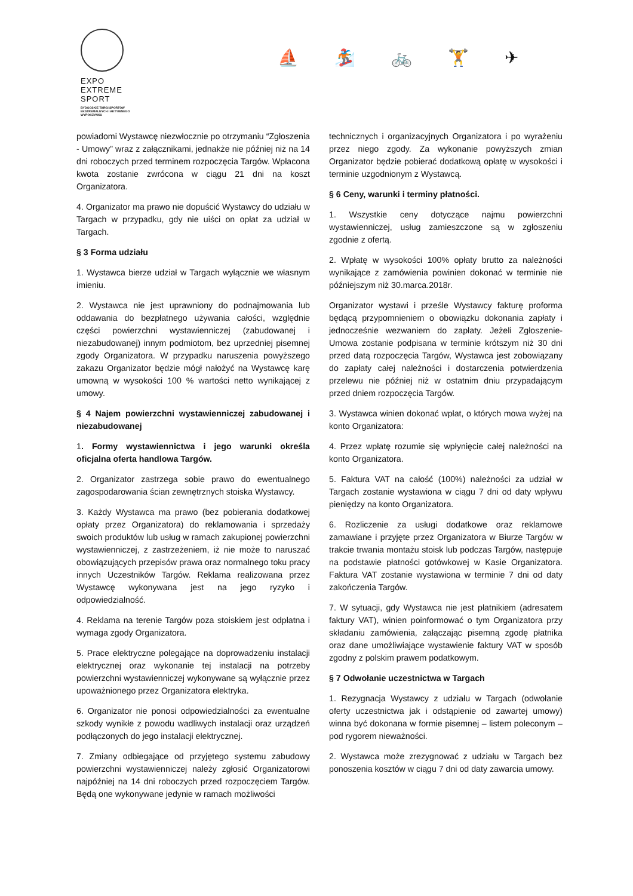EXPO
EXTREME
SPORT
BYDGOSKIE TARGI SPORTÓW
EKSTREMALNYCH I AKTYWNEGO
WYPOCZYNKU
⛵ 🏂 🚲 🏋 ✈
powiadomi Wystawcę niezwłocznie po otrzymaniu “Zgłoszenia - Umowy” wraz z załącznikami, jednakże nie później niż na 14 dni roboczych przed terminem rozpoczęcia Targów. Wpłacona kwota zostanie zwrócona w ciągu 21 dni na koszt Organizatora.
4. Organizator ma prawo nie dopuścić Wystawcy do udziału w Targach w przypadku, gdy nie uiści on opłat za udział w Targach.
§ 3 Forma udziału
1. Wystawca bierze udział w Targach wyłącznie we własnym imieniu.
2. Wystawca nie jest uprawniony do podnajmowania lub oddawania do bezpłatnego używania całości, względnie części powierzchni wystawienniczej (zabudowanej i niezabudowanej) innym podmiotom, bez uprzedniej pisemnej zgody Organizatora. W przypadku naruszenia powyższego zakazu Organizator będzie mógł nałożyć na Wystawcę karę umowną w wysokości 100 % wartości netto wynikającej z umowy.
§ 4 Najem powierzchni wystawienniczej zabudowanej i niezabudowanej
1. Formy wystawiennictwa i jego warunki określa oficjalna oferta handlowa Targów.
2. Organizator zastrzega sobie prawo do ewentualnego zagospodarowania ścian zewnętrznych stoiska Wystawcy.
3. Każdy Wystawca ma prawo (bez pobierania dodatkowej opłaty przez Organizatora) do reklamowania i sprzedaży swoich produktów lub usług w ramach zakupionej powierzchni wystawienniczej, z zastrzeżeniem, iż nie może to naruszać obowiązujących przepisów prawa oraz normalnego toku pracy innych Uczestników Targów. Reklama realizowana przez Wystawcę wykonywana jest na jego ryzyko i odpowiedzialność.
4. Reklama na terenie Targów poza stoiskiem jest odpłatna i wymaga zgody Organizatora.
5. Prace elektryczne polegające na doprowadzeniu instalacji elektrycznej oraz wykonanie tej instalacji na potrzeby powierzchni wystawienniczej wykonywane są wyłącznie przez upoważnionego przez Organizatora elektryka.
6. Organizator nie ponosi odpowiedzialności za ewentualne szkody wynikłe z powodu wadliwych instalacji oraz urządzeń podłączonych do jego instalacji elektrycznej.
7. Zmiany odbiegające od przyjętego systemu zabudowy powierzchni wystawienniczej należy zgłosić Organizatorowi najpóźniej na 14 dni roboczych przed rozpoczęciem Targów. Będą one wykonywane jedynie w ramach możliwości
technicznych i organizacyjnych Organizatora i po wyrażeniu przez niego zgody. Za wykonanie powyższych zmian Organizator będzie pobierać dodatkową opłatę w wysokości i terminie uzgodnionym z Wystawcą.
§ 6 Ceny, warunki i terminy płatności.
1. Wszystkie ceny dotyczące najmu powierzchni wystawienniczej, usług zamieszczone są w zgłoszeniu zgodnie z ofertą.
2. Wpłatę w wysokości 100% opłaty brutto za należności wynikające z zamówienia powinien dokonać w terminie nie późniejszym niż 30.marca.2018r.
Organizator wystawi i prześle Wystawcy fakturę proforma będącą przypomnieniem o obowiązku dokonania zapłaty i jednocześnie wezwaniem do zapłaty. Jeżeli Zgłoszenie-Umowa zostanie podpisana w terminie krótszym niż 30 dni przed datą rozpoczęcia Targów, Wystawca jest zobowiązany do zapłaty całej należności i dostarczenia potwierdzenia przelewu nie później niż w ostatnim dniu przypadającym przed dniem rozpoczęcia Targów.
3. Wystawca winien dokonać wpłat, o których mowa wyżej na konto Organizatora:
4. Przez wpłatę rozumie się wpłynięcie całej należności na konto Organizatora.
5. Faktura VAT na całość (100%) należności za udział w Targach zostanie wystawiona w ciągu 7 dni od daty wpływu pieniędzy na konto Organizatora.
6. Rozliczenie za usługi dodatkowe oraz reklamowe zamawiane i przyjęte przez Organizatora w Biurze Targów w trakcie trwania montażu stoisk lub podczas Targów, następuje na podstawie płatności gotówkowej w Kasie Organizatora. Faktura VAT zostanie wystawiona w terminie 7 dni od daty zakończenia Targów.
7. W sytuacji, gdy Wystawca nie jest płatnikiem (adresatem faktury VAT), winien poinformować o tym Organizatora przy składaniu zamówienia, załączając pisemną zgodę płatnika oraz dane umożliwiające wystawienie faktury VAT w sposób zgodny z polskim prawem podatkowym.
§ 7 Odwołanie uczestnictwa w Targach
1. Rezygnacja Wystawcy z udziału w Targach (odwołanie oferty uczestnictwa jak i odstąpienie od zawartej umowy) winna być dokonana w formie pisemnej – listem poleconym – pod rygorem nieważności.
2. Wystawca może zrezygnować z udziału w Targach bez ponoszenia kosztów w ciągu 7 dni od daty zawarcia umowy.